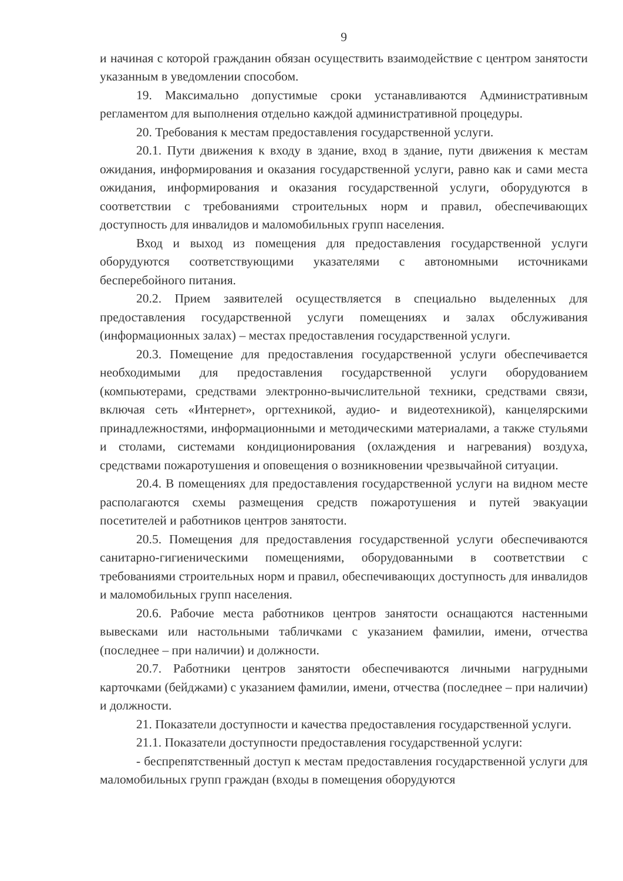9
и начиная с которой гражданин обязан осуществить взаимодействие с центром занятости указанным в уведомлении способом.
19. Максимально допустимые сроки устанавливаются Административным регламентом для выполнения отдельно каждой административной процедуры.
20. Требования к местам предоставления государственной услуги.
20.1. Пути движения к входу в здание, вход в здание, пути движения к местам ожидания, информирования и оказания государственной услуги, равно как и сами места ожидания, информирования и оказания государственной услуги, оборудуются в соответствии с требованиями строительных норм и правил, обеспечивающих доступность для инвалидов и маломобильных групп населения.
Вход и выход из помещения для предоставления государственной услуги оборудуются соответствующими указателями с автономными источниками бесперебойного питания.
20.2. Прием заявителей осуществляется в специально выделенных для предоставления государственной услуги помещениях и залах обслуживания (информационных залах) – местах предоставления государственной услуги.
20.3. Помещение для предоставления государственной услуги обеспечивается необходимыми для предоставления государственной услуги оборудованием (компьютерами, средствами электронно-вычислительной техники, средствами связи, включая сеть «Интернет», оргтехникой, аудио- и видеотехникой), канцелярскими принадлежностями, информационными и методическими материалами, а также стульями и столами, системами кондиционирования (охлаждения и нагревания) воздуха, средствами пожаротушения и оповещения о возникновении чрезвычайной ситуации.
20.4. В помещениях для предоставления государственной услуги на видном месте располагаются схемы размещения средств пожаротушения и путей эвакуации посетителей и работников центров занятости.
20.5. Помещения для предоставления государственной услуги обеспечиваются санитарно-гигиеническими помещениями, оборудованными в соответствии с требованиями строительных норм и правил, обеспечивающих доступность для инвалидов и маломобильных групп населения.
20.6. Рабочие места работников центров занятости оснащаются настенными вывесками или настольными табличками с указанием фамилии, имени, отчества (последнее – при наличии) и должности.
20.7. Работники центров занятости обеспечиваются личными нагрудными карточками (бейджами) с указанием фамилии, имени, отчества (последнее – при наличии) и должности.
21. Показатели доступности и качества предоставления государственной услуги.
21.1. Показатели доступности предоставления государственной услуги:
- беспрепятственный доступ к местам предоставления государственной услуги для маломобильных групп граждан (входы в помещения оборудуются